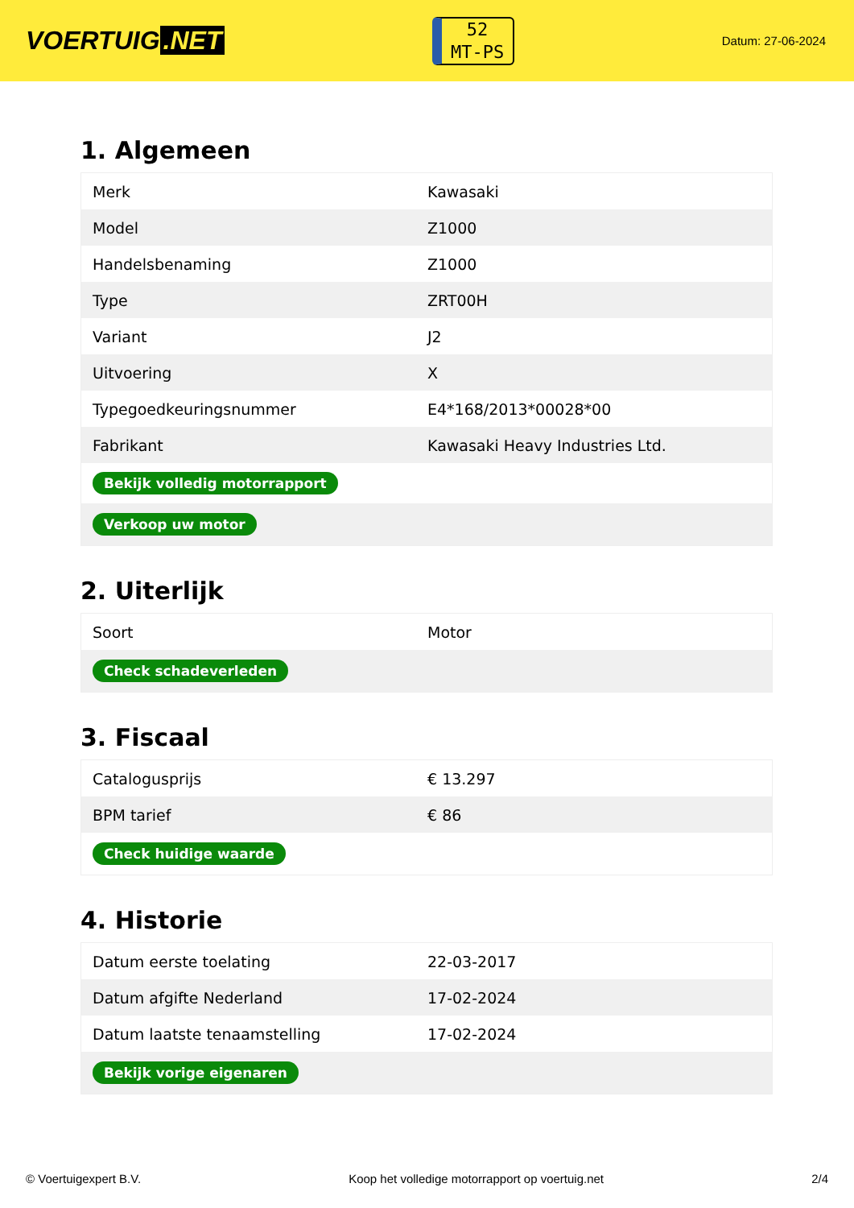VOERTUIG.NET
52
MT-PS
Datum: 27-06-2024
1. Algemeen
| Merk | Kawasaki |
| Model | Z1000 |
| Handelsbenaming | Z1000 |
| Type | ZRT00H |
| Variant | J2 |
| Uitvoering | X |
| Typegoedkeuringsnummer | E4*168/2013*00028*00 |
| Fabrikant | Kawasaki Heavy Industries Ltd. |
| Bekijk volledig motorrapport | |
| Verkoop uw motor | |
2. Uiterlijk
| Soort | Motor |
| Check schadeverleden | |
3. Fiscaal
| Catalogusprijs | € 13.297 |
| BPM tarief | € 86 |
| Check huidige waarde | |
4. Historie
| Datum eerste toelating | 22-03-2017 |
| Datum afgifte Nederland | 17-02-2024 |
| Datum laatste tenaamstelling | 17-02-2024 |
| Bekijk vorige eigenaren | |
© Voertuigexpert B.V. Koop het volledige motorrapport op voertuig.net 2/4